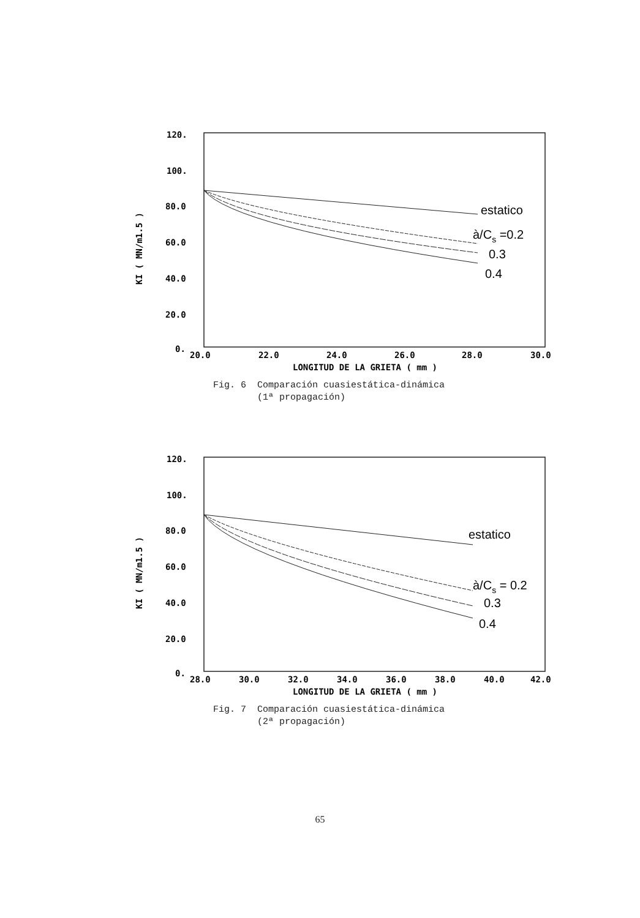120.
100.
80.0
60.0
40.0
20.0
0.
20.0
22.0
24.0
26.0
28.0
30.0
LONGITUD DE LA GRIETA ( mm )
KI ( MN/m1.5 )
estatico
à/Cs =0.2
0.3
0.4
Fig. 6 Comparación cuasiestática-dinámica
(1ª propagación)
120.
100.
80.0
60.0
40.0
20.0
0.
28.0
30.0
32.0
34.0
36.0
38.0
40.0
42.0
LONGITUD DE LA GRIETA ( mm )
KI ( MN/m1.5 )
estatico
à/Cs = 0.2
0.3
0.4
Fig. 7 Comparación cuasiestática-dinámica
(2ª propagación)
65